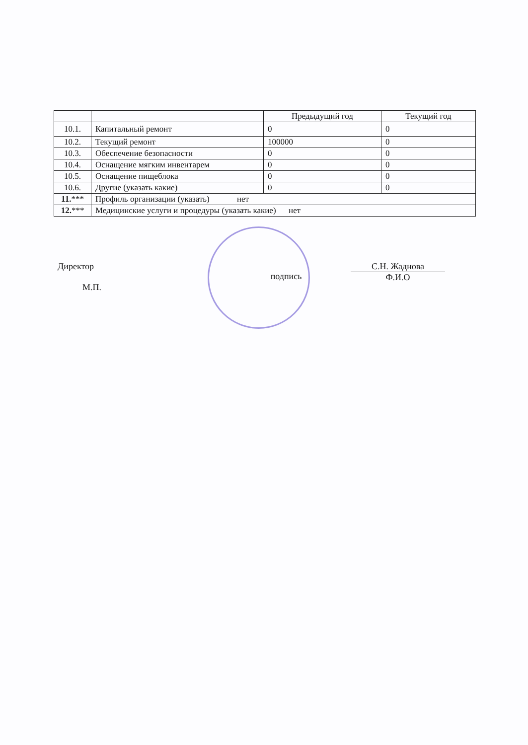| | | Предыдущий год | Текущий год |
| --- | --- | --- | --- |
| 10.1. | Капитальный ремонт | 0 | 0 |
| 10.2. | Текущий ремонт | 100000 | 0 |
| 10.3. | Обеспечение безопасности | 0 | 0 |
| 10.4. | Оснащение мягким инвентарем | 0 | 0 |
| 10.5. | Оснащение пищеблока | 0 | 0 |
| 10.6. | Другие (указать какие) | 0 | 0 |
| 11. *** | Профиль организации (указать) нет | | |
| 12. *** | Медицинские услуги и процедуры (указать какие) нет | | |
Директор
М.П.
подпись
С.Н. Жаднова
Ф.И.О